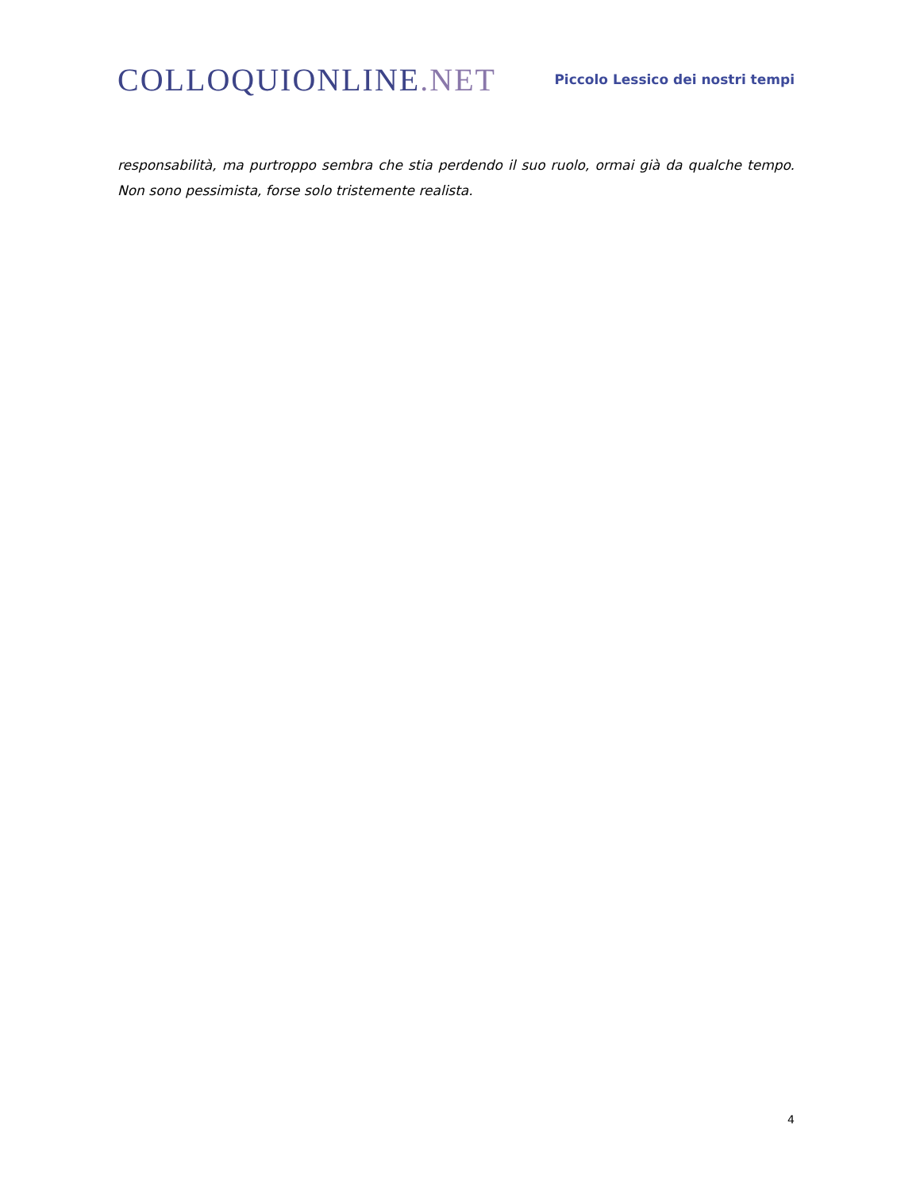COLLOQUIONLINE.NET
Piccolo Lessico dei nostri tempi
responsabilità, ma purtroppo sembra che stia perdendo il suo ruolo, ormai già da qualche tempo. Non sono pessimista, forse solo tristemente realista.
4